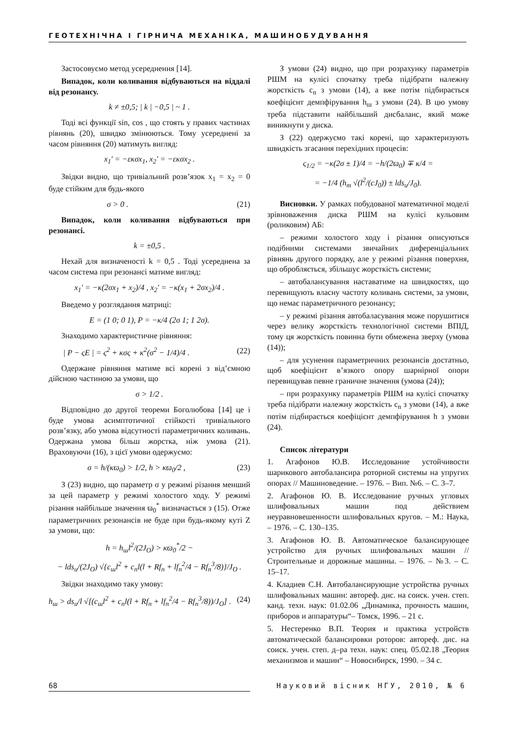ГЕОТЕХНІЧНА І ГІРНИЧА МЕХАНІКА, МАШИНОБУДУВАННЯ
Застосовуємо метод усереднення [14].
Випадок, коли коливання відбуваються на віддалі від резонансу.
k ≠ ±0,5; | k | −0,5 | ~ 1 .
Тоді всі функції sin, cos , що стоять у правих частинах рівнянь (20), швидко змінюються. Тому усереднені за часом рівняння (20) матимуть вигляд:
x<sub>1</sub>′ = −εκσx<sub>1</sub>, x<sub>2</sub>′ = −εκσx<sub>2</sub> .
Звідки видно, що тривіальний розв’язок x<sub>1</sub> = x<sub>2</sub> = 0 буде стійким для будь-якого
σ > 0 . (21)
Випадок, коли коливання відбуваються при резонансі.
k = ±0,5 .
Нехай для визначеності k = 0,5 . Тоді усереднена за часом система при резонансі матиме вигляд:
x<sub>1</sub>′ = −κ(2σx<sub>1</sub> + x<sub>2</sub>)/4 , x<sub>2</sub>′ = −κ(x<sub>1</sub> + 2σx<sub>2</sub>)/4 .
Введемо у розглядання матриці:
E = (1 0; 0 1), P = −κ/4 (2σ 1; 1 2σ).
Знаходимо характеристичне рівняння:
| P − ςE | = ς<sup>2</sup> + κσς + κ<sup>2</sup>(σ<sup>2</sup> − 1/4)/4 . (22)
Одержане рівняння матиме всі корені з від’ємною дійсною частиною за умови, що
σ > 1/2 .
Відповідно до другої теореми Боголюбова [14] це і буде умова асимптотичної стійкості тривіального розв’язку, або умова відсутності параметричних коливань. Одержана умова більш жорстка, ніж умова (21). Враховуючи (16), з цієї умови одержуємо:
σ = h/(κϖ<sub>0</sub>) > 1/2, h > κϖ<sub>0</sub>/2 , (23)
З (23) видно, що параметр σ у режимі різання менший за цей параметр у режимі холостого ходу. У режимі різання найбільше значення ϖ<sub>0</sub><sup>*</sup> визначається з (15). Отже параметричних резонансів не буде при будь-якому куті Z за умови, що:
h = h<sub>ш</sub>l<sup>2</sup>/(2J<sub>O</sub>) > κϖ<sub>0</sub><sup>*</sup>/2 −
− lds<sub>u</sub>/(2J<sub>O</sub>) √{c<sub>ш</sub>l<sup>2</sup> + c<sub>n</sub>l(l + Rf<sub>n</sub> + lf<sub>n</sub><sup>2</sup>/4 − Rf<sub>n</sub><sup>3</sup>/8)}/J<sub>O</sub> .
Звідки знаходимо таку умову:
h<sub>ш</sub> > ds<sub>u</sub>/l √[(c<sub>ш</sub>l<sup>2</sup> + c<sub>n</sub>l(l + Rf<sub>n</sub> + lf<sub>n</sub><sup>2</sup>/4 − Rf<sub>n</sub><sup>3</sup>/8))/J<sub>O</sub>] . (24)
З умови (24) видно, що при розрахунку параметрів РШМ на кулісі спочатку треба підібрати належну жорсткість c<sub>n</sub> з умови (14), а вже потім підбирається коефіцієнт демпфірування h<sub>ш</sub> з умови (24). В цю умову треба підставити найбільший дисбаланс, який може виникнути у диска.
З (22) одержуємо такі корені, що характеризують швидкість згасання перехідних процесів:
ς<sub>1/2</sub> = −κ(2σ ± 1)/4 = −h/(2ϖ<sub>0</sub>) ∓ κ/4 =
= −1/4 (h<sub>m</sub> √(l<sup>2</sup>/(cJ<sub>0</sub>)) ± lds<sub>u</sub>/J<sub>0</sub>).
Висновки. У рамках побудованої математичної моделі зрівноваження диска РШМ на кулісі кульовим (роликовим) АБ:
– режими холостого ходу і різання описуються подібними системами звичайних диференціальних рівнянь другого порядку, але у режимі різання поверхня, що обробляється, збільшує жорсткість системи;
– автобалансування наставатиме на швидкостях, що перевищують власну частоту коливань системи, за умови, що немає параметричного резонансу;
– у режимі різання автобаласування може порушитися через велику жорсткість технологічної системи ВПІД, тому ця жорсткість повинна бути обмежена зверху (умова (14));
– для усунення параметричних резонансів достатньо, щоб коефіцієнт в’язкого опору шарнірної опори перевищував певне граничне значення (умова (24));
– при розрахунку параметрів РШМ на кулісі спочатку треба підібрати належну жорсткість c<sub>n</sub> з умови (14), а вже потім підбирається коефіцієнт демпфірування h з умови (24).
Список літератури
1. Агафонов Ю.В. Исследование устойчивости шарикового автобалансира роторной системы на упругих опорах // Машиноведение. – 1976. – Вип. №6. – С. 3–7.
2. Агафонов Ю. В. Исследование ручных угловых шлифовальных машин под действием неуравновешенности шлифовальных кругов. – М.: Наука, – 1976. – С. 130–135.
3. Агафонов Ю. В. Автоматическое балансирующее устройство для ручных шлифовальных машин // Строительные и дорожные машины. – 1976. – №3. – С. 15–17.
4. Кладиев С.Н. Автобалансирующие устройства ручных шлифовальных машин: автореф. дис. на соиск. учен. степ. канд. техн. наук: 01.02.06 „Динамика, прочность машин, приборов и аппаратуры“– Томск, 1996. – 21 с.
5. Нестеренко В.П. Теория и практика устройств автоматической балансировки роторов: автореф. дис. на соиск. учен. степ. д–ра техн. наук: спец. 05.02.18 „Теория механизмов и машин“ – Новосибирск, 1990. – 34 с.
68 Науковий вісник НГУ, 2010, № 6